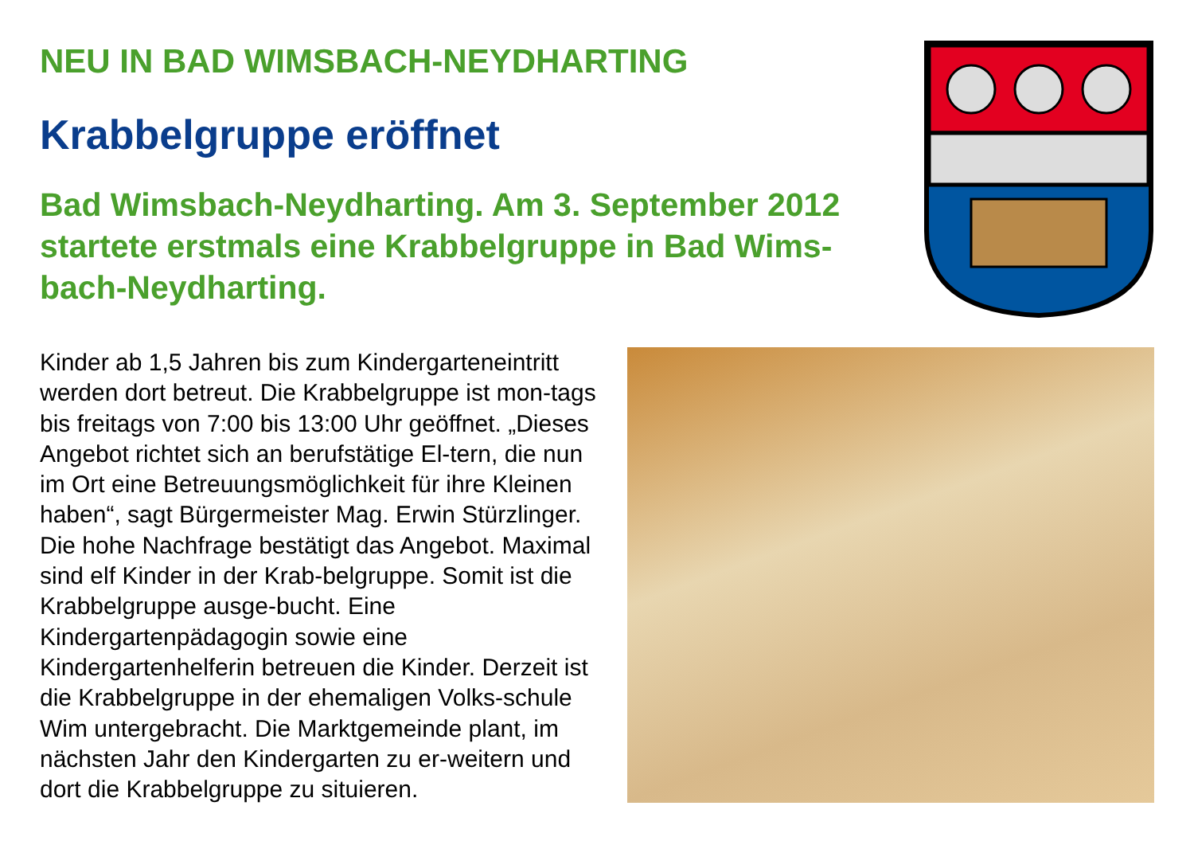NEU IN BAD WIMSBACH-NEYDHARTING
Krabbelgruppe eröffnet
Bad Wimsbach-Neydharting. Am 3. September 2012 startete erstmals eine Krabbelgruppe in Bad Wims-bach-Neydharting.
Kinder ab 1,5 Jahren bis zum Kindergarteneintritt werden dort betreut. Die Krabbelgruppe ist mon-tags bis freitags von 7:00 bis 13:00 Uhr geöffnet. „Dieses Angebot richtet sich an berufstätige El-tern, die nun im Ort eine Betreuungsmöglichkeit für ihre Kleinen haben“, sagt Bürgermeister Mag. Erwin Stürzlinger. Die hohe Nachfrage bestätigt das Angebot. Maximal sind elf Kinder in der Krab-belgruppe. Somit ist die Krabbelgruppe ausge-bucht. Eine Kindergartenpädagogin sowie eine Kindergartenhelferin betreuen die Kinder. Derzeit ist die Krabbelgruppe in der ehemaligen Volks-schule Wim untergebracht. Die Marktgemeinde plant, im nächsten Jahr den Kindergarten zu er-weitern und dort die Krabbelgruppe zu situieren.